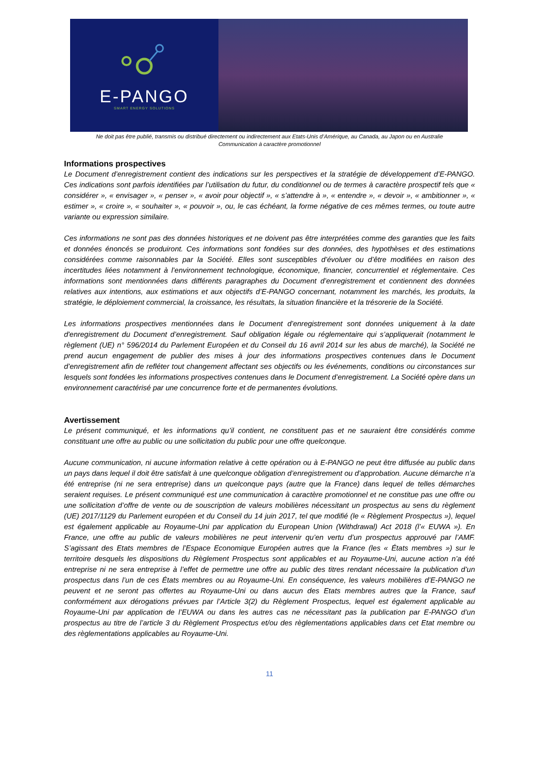E-PANGO
SMART ENERGY SOLUTIONS
Ne doit pas être publié, transmis ou distribué directement ou indirectement aux Etats-Unis d’Amérique, au Canada, au Japon ou en Australie
Communication à caractère promotionnel
Informations prospectives
Le Document d’enregistrement contient des indications sur les perspectives et la stratégie de développement d’E-PANGO. Ces indications sont parfois identifiées par l’utilisation du futur, du conditionnel ou de termes à caractère prospectif tels que « considérer », « envisager », « penser », « avoir pour objectif », « s’attendre à », « entendre », « devoir », « ambitionner », « estimer », « croire », « souhaiter », « pouvoir », ou, le cas échéant, la forme négative de ces mêmes termes, ou toute autre variante ou expression similaire.
Ces informations ne sont pas des données historiques et ne doivent pas être interprétées comme des garanties que les faits et données énoncés se produiront. Ces informations sont fondées sur des données, des hypothèses et des estimations considérées comme raisonnables par la Société. Elles sont susceptibles d’évoluer ou d’être modifiées en raison des incertitudes liées notamment à l’environnement technologique, économique, financier, concurrentiel et réglementaire. Ces informations sont mentionnées dans différents paragraphes du Document d’enregistrement et contiennent des données relatives aux intentions, aux estimations et aux objectifs d’E-PANGO concernant, notamment les marchés, les produits, la stratégie, le déploiement commercial, la croissance, les résultats, la situation financière et la trésorerie de la Société.
Les informations prospectives mentionnées dans le Document d’enregistrement sont données uniquement à la date d'enregistrement du Document d’enregistrement. Sauf obligation légale ou réglementaire qui s’appliquerait (notamment le règlement (UE) n° 596/2014 du Parlement Européen et du Conseil du 16 avril 2014 sur les abus de marché), la Société ne prend aucun engagement de publier des mises à jour des informations prospectives contenues dans le Document d’enregistrement afin de refléter tout changement affectant ses objectifs ou les événements, conditions ou circonstances sur lesquels sont fondées les informations prospectives contenues dans le Document d’enregistrement. La Société opère dans un environnement caractérisé par une concurrence forte et de permanentes évolutions.
Avertissement
Le présent communiqué, et les informations qu’il contient, ne constituent pas et ne sauraient être considérés comme constituant une offre au public ou une sollicitation du public pour une offre quelconque.
Aucune communication, ni aucune information relative à cette opération ou à E-PANGO ne peut être diffusée au public dans un pays dans lequel il doit être satisfait à une quelconque obligation d’enregistrement ou d’approbation. Aucune démarche n’a été entreprise (ni ne sera entreprise) dans un quelconque pays (autre que la France) dans lequel de telles démarches seraient requises. Le présent communiqué est une communication à caractère promotionnel et ne constitue pas une offre ou une sollicitation d’offre de vente ou de souscription de valeurs mobilières nécessitant un prospectus au sens du règlement (UE) 2017/1129 du Parlement européen et du Conseil du 14 juin 2017, tel que modifié (le « Règlement Prospectus »), lequel est également applicable au Royaume-Uni par application du European Union (Withdrawal) Act 2018 (l’« EUWA »). En France, une offre au public de valeurs mobilières ne peut intervenir qu’en vertu d’un prospectus approuvé par l’AMF. S’agissant des Etats membres de l’Espace Economique Européen autres que la France (les « États membres ») sur le territoire desquels les dispositions du Règlement Prospectus sont applicables et au Royaume-Uni, aucune action n’a été entreprise ni ne sera entreprise à l’effet de permettre une offre au public des titres rendant nécessaire la publication d’un prospectus dans l’un de ces États membres ou au Royaume-Uni. En conséquence, les valeurs mobilières d’E-PANGO ne peuvent et ne seront pas offertes au Royaume-Uni ou dans aucun des Etats membres autres que la France, sauf conformément aux dérogations prévues par l’Article 3(2) du Règlement Prospectus, lequel est également applicable au Royaume-Uni par application de l’EUWA ou dans les autres cas ne nécessitant pas la publication par E-PANGO d’un prospectus au titre de l’article 3 du Règlement Prospectus et/ou des règlementations applicables dans cet Etat membre ou des règlementations applicables au Royaume-Uni.
11